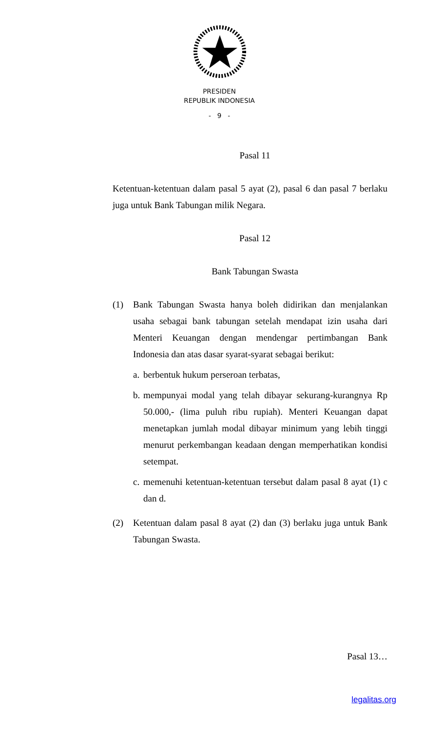PRESIDEN
REPUBLIK INDONESIA
- 9 -
Pasal 11
Ketentuan-ketentuan dalam pasal 5 ayat (2), pasal 6 dan pasal 7 berlaku juga untuk Bank Tabungan milik Negara.
Pasal 12
Bank Tabungan Swasta
(1) Bank Tabungan Swasta hanya boleh didirikan dan menjalankan usaha sebagai bank tabungan setelah mendapat izin usaha dari Menteri Keuangan dengan mendengar pertimbangan Bank Indonesia dan atas dasar syarat-syarat sebagai berikut:
a.
berbentuk hukum perseroan terbatas,
b.
mempunyai modal yang telah dibayar sekurang-kurangnya Rp 50.000,- (lima puluh ribu rupiah). Menteri Keuangan dapat menetapkan jumlah modal dibayar minimum yang lebih tinggi menurut perkembangan keadaan dengan memperhatikan kondisi setempat.
c.
memenuhi ketentuan-ketentuan tersebut dalam pasal 8 ayat (1) c dan d.
(2) Ketentuan dalam pasal 8 ayat (2) dan (3) berlaku juga untuk Bank Tabungan Swasta.
Pasal 13…
legalitas.org